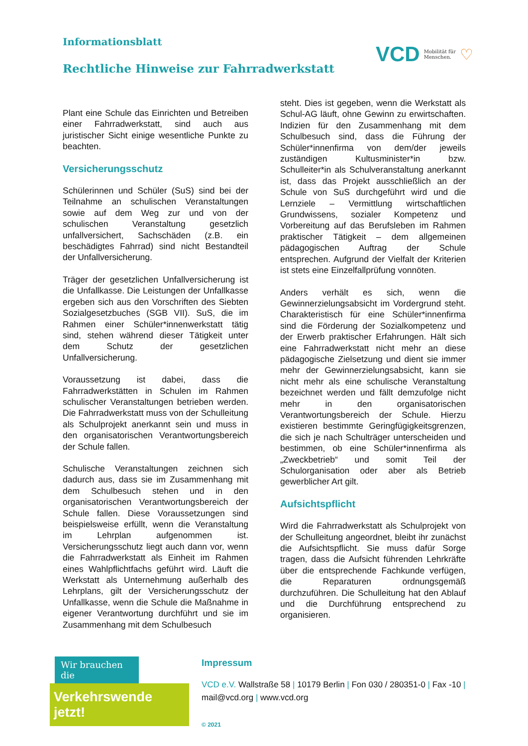Informationsblatt
Rechtliche Hinweise zur Fahrradwerkstatt
VCD Mobilität für
Menschen. ♡
Plant eine Schule das Einrichten und Betreiben einer Fahrradwerkstatt, sind auch aus juristischer Sicht einige wesentliche Punkte zu beachten.
Versicherungsschutz
Schülerinnen und Schüler (SuS) sind bei der Teilnahme an schulischen Veranstaltungen sowie auf dem Weg zur und von der schulischen Veranstaltung gesetzlich unfallversichert, Sachschäden (z.B. ein beschädigtes Fahrrad) sind nicht Bestandteil der Unfallversicherung.
Träger der gesetzlichen Unfallversicherung ist die Unfallkasse. Die Leistungen der Unfallkasse ergeben sich aus den Vorschriften des Siebten Sozialgesetzbuches (SGB VII). SuS, die im Rahmen einer Schüler*innenwerkstatt tätig sind, stehen während dieser Tätigkeit unter dem Schutz der gesetzlichen Unfallversicherung.
Voraussetzung ist dabei, dass die Fahrradwerkstätten in Schulen im Rahmen schulischer Veranstaltungen betrieben werden. Die Fahrradwerkstatt muss von der Schulleitung als Schulprojekt anerkannt sein und muss in den organisatorischen Verantwortungsbereich der Schule fallen.
Schulische Veranstaltungen zeichnen sich dadurch aus, dass sie im Zusammenhang mit dem Schulbesuch stehen und in den organisatorischen Verantwortungsbereich der Schule fallen. Diese Voraussetzungen sind beispielsweise erfüllt, wenn die Veranstaltung im Lehrplan aufgenommen ist. Versicherungsschutz liegt auch dann vor, wenn die Fahrradwerkstatt als Einheit im Rahmen eines Wahlpflichtfachs geführt wird. Läuft die Werkstatt als Unternehmung außerhalb des Lehrplans, gilt der Versicherungsschutz der Unfallkasse, wenn die Schule die Maßnahme in eigener Verantwortung durchführt und sie im Zusammenhang mit dem Schulbesuch
steht. Dies ist gegeben, wenn die Werkstatt als Schul-AG läuft, ohne Gewinn zu erwirtschaften. Indizien für den Zusammenhang mit dem Schulbesuch sind, dass die Führung der Schüler*innenfirma von dem/der jeweils zuständigen Kultusminister*in bzw. Schulleiter*in als Schulveranstaltung anerkannt ist, dass das Projekt ausschließlich an der Schule von SuS durchgeführt wird und die Lernziele – Vermittlung wirtschaftlichen Grundwissens, sozialer Kompetenz und Vorbereitung auf das Berufsleben im Rahmen praktischer Tätigkeit – dem allgemeinen pädagogischen Auftrag der Schule entsprechen. Aufgrund der Vielfalt der Kriterien ist stets eine Einzelfallprüfung vonnöten.
Anders verhält es sich, wenn die Gewinnerzielungsabsicht im Vordergrund steht. Charakteristisch für eine Schüler*innenfirma sind die Förderung der Sozialkompetenz und der Erwerb praktischer Erfahrungen. Hält sich eine Fahrradwerkstatt nicht mehr an diese pädagogische Zielsetzung und dient sie immer mehr der Gewinnerzielungsabsicht, kann sie nicht mehr als eine schulische Veranstaltung bezeichnet werden und fällt demzufolge nicht mehr in den organisatorischen Verantwortungsbereich der Schule. Hierzu existieren bestimmte Geringfügigkeitsgrenzen, die sich je nach Schulträger unterscheiden und bestimmen, ob eine Schüler*innenfirma als „Zweckbetrieb“ und somit Teil der Schulorganisation oder aber als Betrieb gewerblicher Art gilt.
Aufsichtspflicht
Wird die Fahrradwerkstatt als Schulprojekt von der Schulleitung angeordnet, bleibt ihr zunächst die Aufsichtspflicht. Sie muss dafür Sorge tragen, dass die Aufsicht führenden Lehrkräfte über die entsprechende Fachkunde verfügen, die Reparaturen ordnungsgemäß durchzuführen. Die Schulleitung hat den Ablauf und die Durchführung entsprechend zu organisieren.
Wir brauchen die
Verkehrswende jetzt!
Impressum
VCD e.V. Wallstraße 58 | 10179 Berlin | Fon 030 / 280351-0 | Fax -10 |
mail@vcd.org | www.vcd.org
© 2021